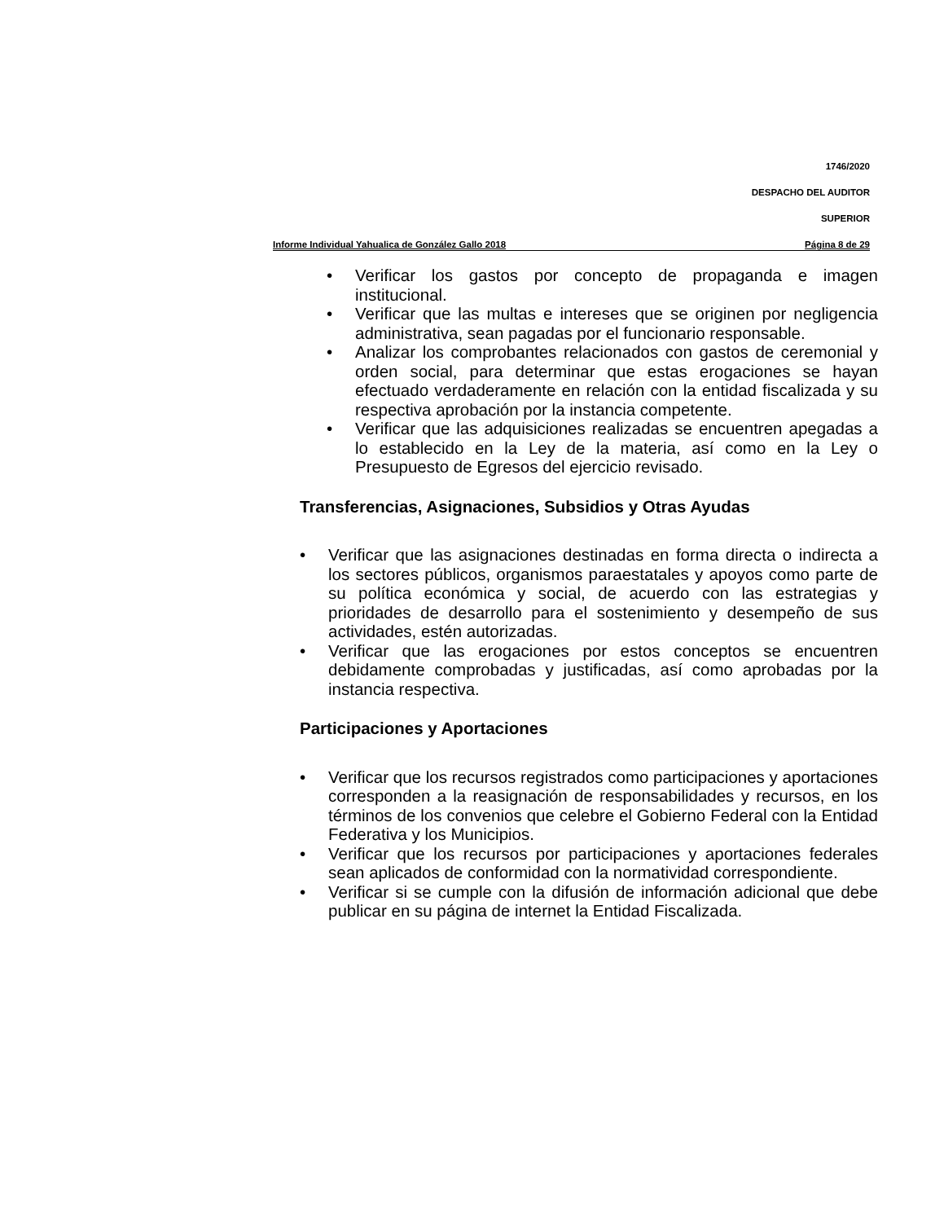1746/2020
DESPACHO DEL AUDITOR
SUPERIOR
Informe Individual Yahualica de González Gallo 2018 Página 8 de 29
• Verificar los gastos por concepto de propaganda e imagen institucional.
• Verificar que las multas e intereses que se originen por negligencia administrativa, sean pagadas por el funcionario responsable.
• Analizar los comprobantes relacionados con gastos de ceremonial y orden social, para determinar que estas erogaciones se hayan efectuado verdaderamente en relación con la entidad fiscalizada y su respectiva aprobación por la instancia competente.
• Verificar que las adquisiciones realizadas se encuentren apegadas a lo establecido en la Ley de la materia, así como en la Ley o Presupuesto de Egresos del ejercicio revisado.
Transferencias, Asignaciones, Subsidios y Otras Ayudas
• Verificar que las asignaciones destinadas en forma directa o indirecta a los sectores públicos, organismos paraestatales y apoyos como parte de su política económica y social, de acuerdo con las estrategias y prioridades de desarrollo para el sostenimiento y desempeño de sus actividades, estén autorizadas.
• Verificar que las erogaciones por estos conceptos se encuentren debidamente comprobadas y justificadas, así como aprobadas por la instancia respectiva.
Participaciones y Aportaciones
• Verificar que los recursos registrados como participaciones y aportaciones corresponden a la reasignación de responsabilidades y recursos, en los términos de los convenios que celebre el Gobierno Federal con la Entidad Federativa y los Municipios.
• Verificar que los recursos por participaciones y aportaciones federales sean aplicados de conformidad con la normatividad correspondiente.
• Verificar si se cumple con la difusión de información adicional que debe publicar en su página de internet la Entidad Fiscalizada.